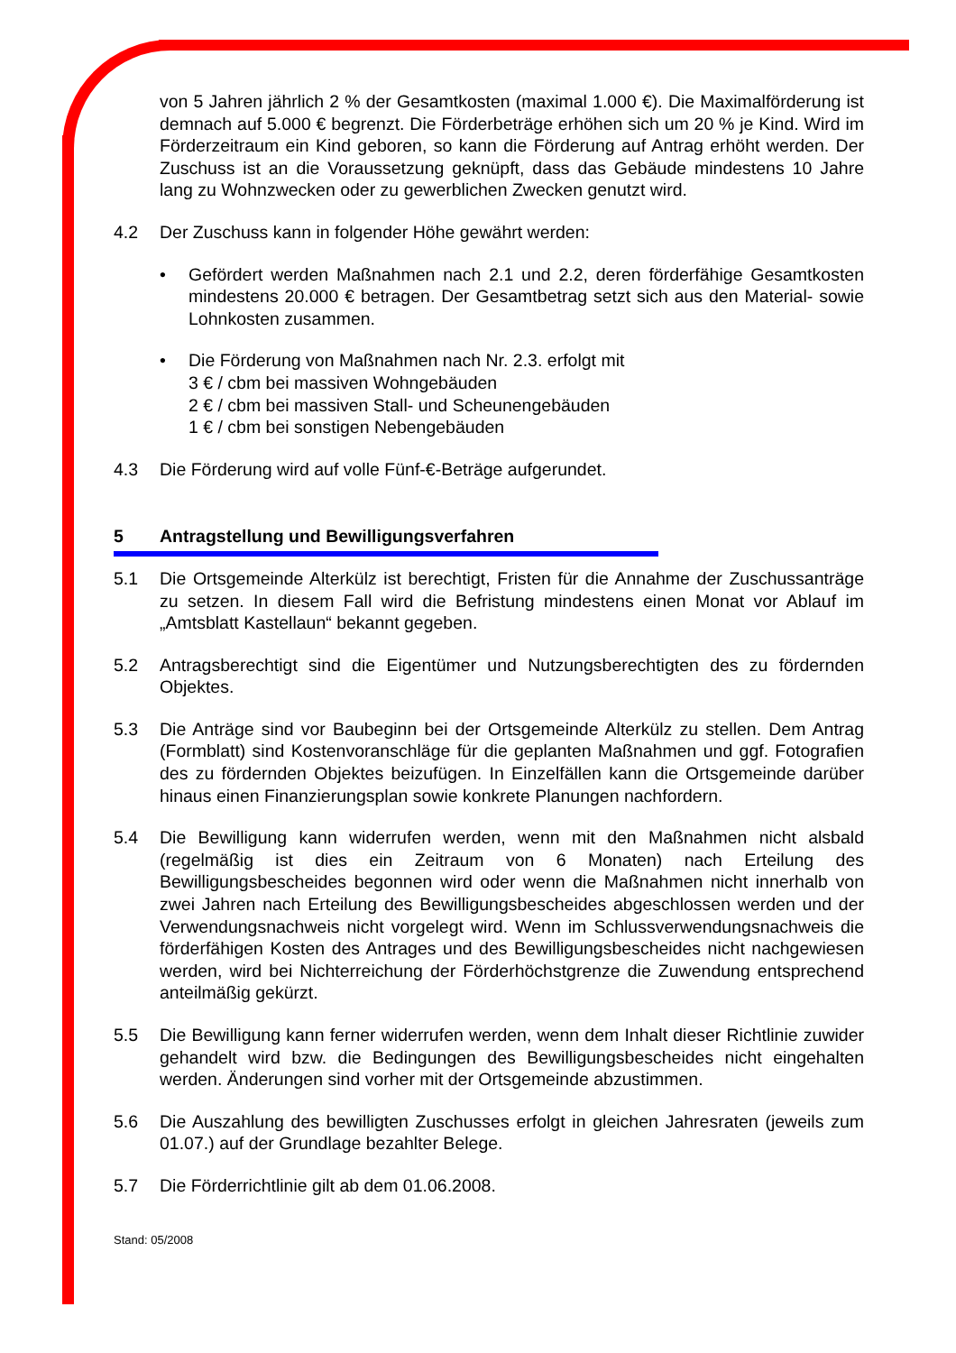von 5 Jahren jährlich 2 % der Gesamtkosten (maximal 1.000 €). Die Maximalförderung ist demnach auf 5.000 € begrenzt. Die Förderbeträge erhöhen sich um 20 % je Kind. Wird im Förderzeitraum ein Kind geboren, so kann die Förderung auf Antrag erhöht werden. Der Zuschuss ist an die Voraussetzung geknüpft, dass das Gebäude mindestens 10 Jahre lang zu Wohnzwecken oder zu gewerblichen Zwecken genutzt wird.
4.2 Der Zuschuss kann in folgender Höhe gewährt werden:
• Gefördert werden Maßnahmen nach 2.1 und 2.2, deren förderfähige Gesamtkosten mindestens 20.000 € betragen. Der Gesamtbetrag setzt sich aus den Material- sowie Lohnkosten zusammen.
• Die Förderung von Maßnahmen nach Nr. 2.3. erfolgt mit
3 € / cbm bei massiven Wohngebäuden
2 € / cbm bei massiven Stall- und Scheunengebäuden
1 € / cbm bei sonstigen Nebengebäuden
4.3 Die Förderung wird auf volle Fünf-€-Beträge aufgerundet.
5 Antragstellung und Bewilligungsverfahren
5.1 Die Ortsgemeinde Alterkülz ist berechtigt, Fristen für die Annahme der Zuschussanträge zu setzen. In diesem Fall wird die Befristung mindestens einen Monat vor Ablauf im „Amtsblatt Kastellaun“ bekannt gegeben.
5.2 Antragsberechtigt sind die Eigentümer und Nutzungsberechtigten des zu fördernden Objektes.
5.3 Die Anträge sind vor Baubeginn bei der Ortsgemeinde Alterkülz zu stellen. Dem Antrag (Formblatt) sind Kostenvoranschläge für die geplanten Maßnahmen und ggf. Fotografien des zu fördernden Objektes beizufügen. In Einzelfällen kann die Ortsgemeinde darüber hinaus einen Finanzierungsplan sowie konkrete Planungen nachfordern.
5.4 Die Bewilligung kann widerrufen werden, wenn mit den Maßnahmen nicht alsbald (regelmäßig ist dies ein Zeitraum von 6 Monaten) nach Erteilung des Bewilligungsbescheides begonnen wird oder wenn die Maßnahmen nicht innerhalb von zwei Jahren nach Erteilung des Bewilligungsbescheides abgeschlossen werden und der Verwendungsnachweis nicht vorgelegt wird. Wenn im Schlussverwendungsnachweis die förderfähigen Kosten des Antrages und des Bewilligungsbescheides nicht nachgewiesen werden, wird bei Nichterreichung der Förderhöchstgrenze die Zuwendung entsprechend anteilmäßig gekürzt.
5.5 Die Bewilligung kann ferner widerrufen werden, wenn dem Inhalt dieser Richtlinie zuwider gehandelt wird bzw. die Bedingungen des Bewilligungsbescheides nicht eingehalten werden. Änderungen sind vorher mit der Ortsgemeinde abzustimmen.
5.6 Die Auszahlung des bewilligten Zuschusses erfolgt in gleichen Jahresraten (jeweils zum 01.07.) auf der Grundlage bezahlter Belege.
5.7 Die Förderrichtlinie gilt ab dem 01.06.2008.
Stand: 05/2008